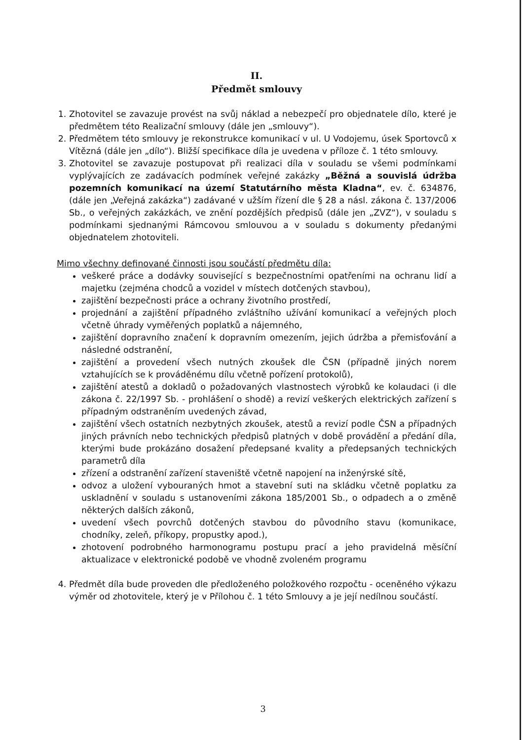II.
Předmět smlouvy
1. Zhotovitel se zavazuje provést na svůj náklad a nebezpečí pro objednatele dílo, které je předmětem této Realizační smlouvy (dále jen „smlouvy“).
2. Předmětem této smlouvy je rekonstrukce komunikací v ul. U Vodojemu, úsek Sportovců x Vítězná (dále jen „dílo“). Bližší specifikace díla je uvedena v příloze č. 1 této smlouvy.
3. Zhotovitel se zavazuje postupovat při realizaci díla v souladu se všemi podmínkami vyplývajících ze zadávacích podmínek veřejné zakázky „Běžná a souvislá údržba pozemních komunikací na území Statutárního města Kladna“, ev. č. 634876, (dále jen „Veřejná zakázka“) zadávané v užším řízení dle § 28 a násl. zákona č. 137/2006 Sb., o veřejných zakázkách, ve znění pozdějších předpisů (dále jen „ZVZ“), v souladu s podmínkami sjednanými Rámcovou smlouvou a v souladu s dokumenty předanými objednatelem zhotoviteli.
Mimo všechny definované činnosti jsou součástí předmětu díla:
veškeré práce a dodávky související s bezpečnostními opatřeními na ochranu lidí a majetku (zejména chodců a vozidel v místech dotčených stavbou),
zajištění bezpečnosti práce a ochrany životního prostředí,
projednání a zajištění případného zvláštního užívání komunikací a veřejných ploch včetně úhrady vyměřených poplatků a nájemného,
zajištění dopravního značení k dopravním omezením, jejich údržba a přemisťování a následné odstranění,
zajištění a provedení všech nutných zkoušek dle ČSN (případně jiných norem vztahujících se k prováděnému dílu včetně pořízení protokolů),
zajištění atestů a dokladů o požadovaných vlastnostech výrobků ke kolaudaci (i dle zákona č. 22/1997 Sb. - prohlášení o shodě) a revizí veškerých elektrických zařízení s případným odstraněním uvedených závad,
zajištění všech ostatních nezbytných zkoušek, atestů a revizí podle ČSN a případných jiných právních nebo technických předpisů platných v době provádění a předání díla, kterými bude prokázáno dosažení předepsané kvality a předepsaných technických parametrů díla
zřízení a odstranění zařízení staveniště včetně napojení na inženýrské sítě,
odvoz a uložení vybouraných hmot a stavební suti na skládku včetně poplatku za uskladnění v souladu s ustanoveními zákona 185/2001 Sb., o odpadech a o změně některých dalších zákonů,
uvedení všech povrchů dotčených stavbou do původního stavu (komunikace, chodníky, zeleň, příkopy, propustky apod.),
zhotovení podrobného harmonogramu postupu prací a jeho pravidelná měsíční aktualizace v elektronické podobě ve vhodně zvoleném programu
4. Předmět díla bude proveden dle předloženého položkového rozpočtu - oceněného výkazu výměr od zhotovitele, který je v Přílohou č. 1 této Smlouvy a je její nedílnou součástí.
3